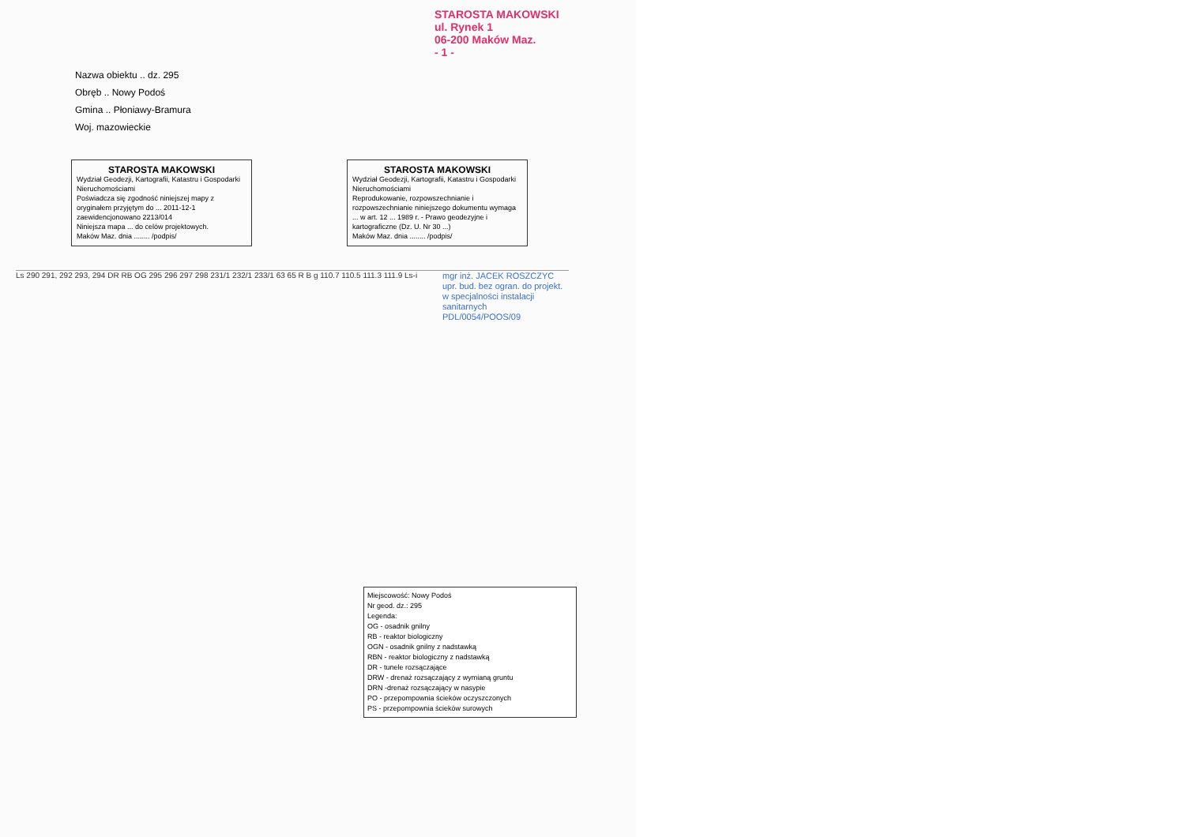STAROSTA MAKOWSKI
ul. Rynek 1
06-200 Maków Maz.
- 1 -
Nazwa obiektu .. dz. 295
Obręb .. Nowy Podoś
Gmina .. Płoniawy-Bramura
Woj. mazowieckie
STAROSTA MAKOWSKI
Wydział Geodezji, Kartografii, Katastru i Gospodarki Nieruchomościami
Poświadcza się zgodność niniejszej mapy z oryginałem przyjętym do ... 2011-12-1
zaewidencjonowano 2213/014
Niniejsza mapa ... do celów projektowych.
Maków Maz. dnia ........ /podpis/
STAROSTA MAKOWSKI
Wydział Geodezji, Kartografii, Katastru i Gospodarki Nieruchomościami
Reprodukowanie, rozpowszechnianie i rozpowszechnianie niniejszego dokumentu wymaga ... w art. 12 ... 1989 r. - Prawo geodezyjne i kartograficzne (Dz. U. Nr 30 ...)
Maków Maz. dnia ........ /podpis/
Ls 290 291, 292 293, 294 DR RB OG 295 296 297 298 231/1 232/1 233/1 63 65 R B g 110.7 110.5 111.3 111.9 Ls-i
mgr inż. JACEK ROSZCZYC
upr. bud. bez ogran. do projekt.
w specjalności instalacji sanitarnych
PDL/0054/POOS/09
Miejscowość: Nowy Podoś
Nr geod. dz.: 295
Legenda:
OG - osadnik gnilny
RB - reaktor biologiczny
OGN - osadnik gnilny z nadstawką
RBN - reaktor biologiczny z nadstawką
DR - tunele rozsączające
DRW - drenaż rozsączający z wymianą gruntu
DRN -drenaż rozsączający w nasypie
PO - przepompownia ścieków oczyszczonych
PS - przepompownia ścieków surowych